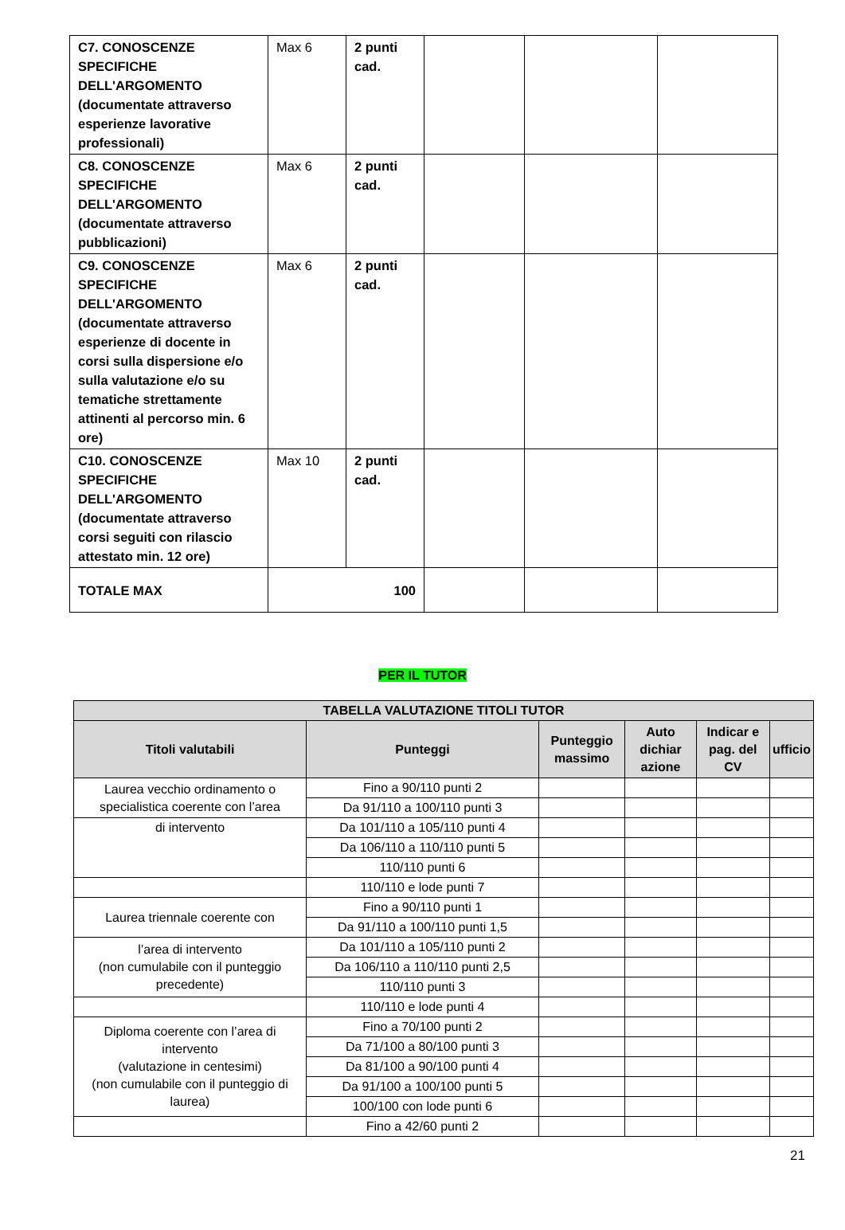| C7. CONOSCENZE SPECIFICHE DELL'ARGOMENTO (documentate attraverso esperienze lavorative professionali) | Max 6 | 2 punti cad. | | | |
| C8. CONOSCENZE SPECIFICHE DELL'ARGOMENTO (documentate attraverso pubblicazioni) | Max 6 | 2 punti cad. | | | |
| C9. CONOSCENZE SPECIFICHE DELL'ARGOMENTO (documentate attraverso esperienze di docente in corsi sulla dispersione e/o sulla valutazione e/o su tematiche strettamente attinenti al percorso min. 6 ore) | Max 6 | 2 punti cad. | | | |
| C10. CONOSCENZE SPECIFICHE DELL'ARGOMENTO (documentate attraverso corsi seguiti con rilascio attestato min. 12 ore) | Max 10 | 2 punti cad. | | | |
| TOTALE MAX | 100 | | | | |
PER IL TUTOR
| TABELLA VALUTAZIONE TITOLI TUTOR | | | | | |
| --- | --- | --- | --- | --- | --- |
| Titoli valutabili | Punteggi | Punteggio massimo | Auto dichiar azione | Indicar e pag. del CV | ufficio |
| Laurea vecchio ordinamento o specialistica coerente con l’area | Fino a 90/110 punti 2 | | | | |
| | Da 91/110 a 100/110 punti 3 | | | | |
| di intervento | Da 101/110 a 105/110 punti 4 | | | | |
| | Da 106/110 a 110/110 punti 5 | | | | |
| | 110/110 punti 6 | | | | |
| | 110/110 e lode punti 7 | | | | |
| Laurea triennale coerente con | Fino a 90/110 punti 1 | | | | |
| | Da 91/110 a 100/110 punti 1,5 | | | | |
| l’area di intervento (non cumulabile con il punteggio precedente) | Da 101/110 a 105/110 punti 2 | | | | |
| | Da 106/110 a 110/110 punti 2,5 | | | | |
| | 110/110 punti 3 | | | | |
| | 110/110 e lode punti 4 | | | | |
| Diploma coerente con l’area di intervento (valutazione in centesimi) (non cumulabile con il punteggio di laurea) | Fino a 70/100 punti 2 | | | | |
| | Da 71/100 a 80/100 punti 3 | | | | |
| | Da 81/100 a 90/100 punti 4 | | | | |
| | Da 91/100 a 100/100 punti 5 | | | | |
| | 100/100 con lode punti 6 | | | | |
| | Fino a 42/60 punti 2 | | | | |
21